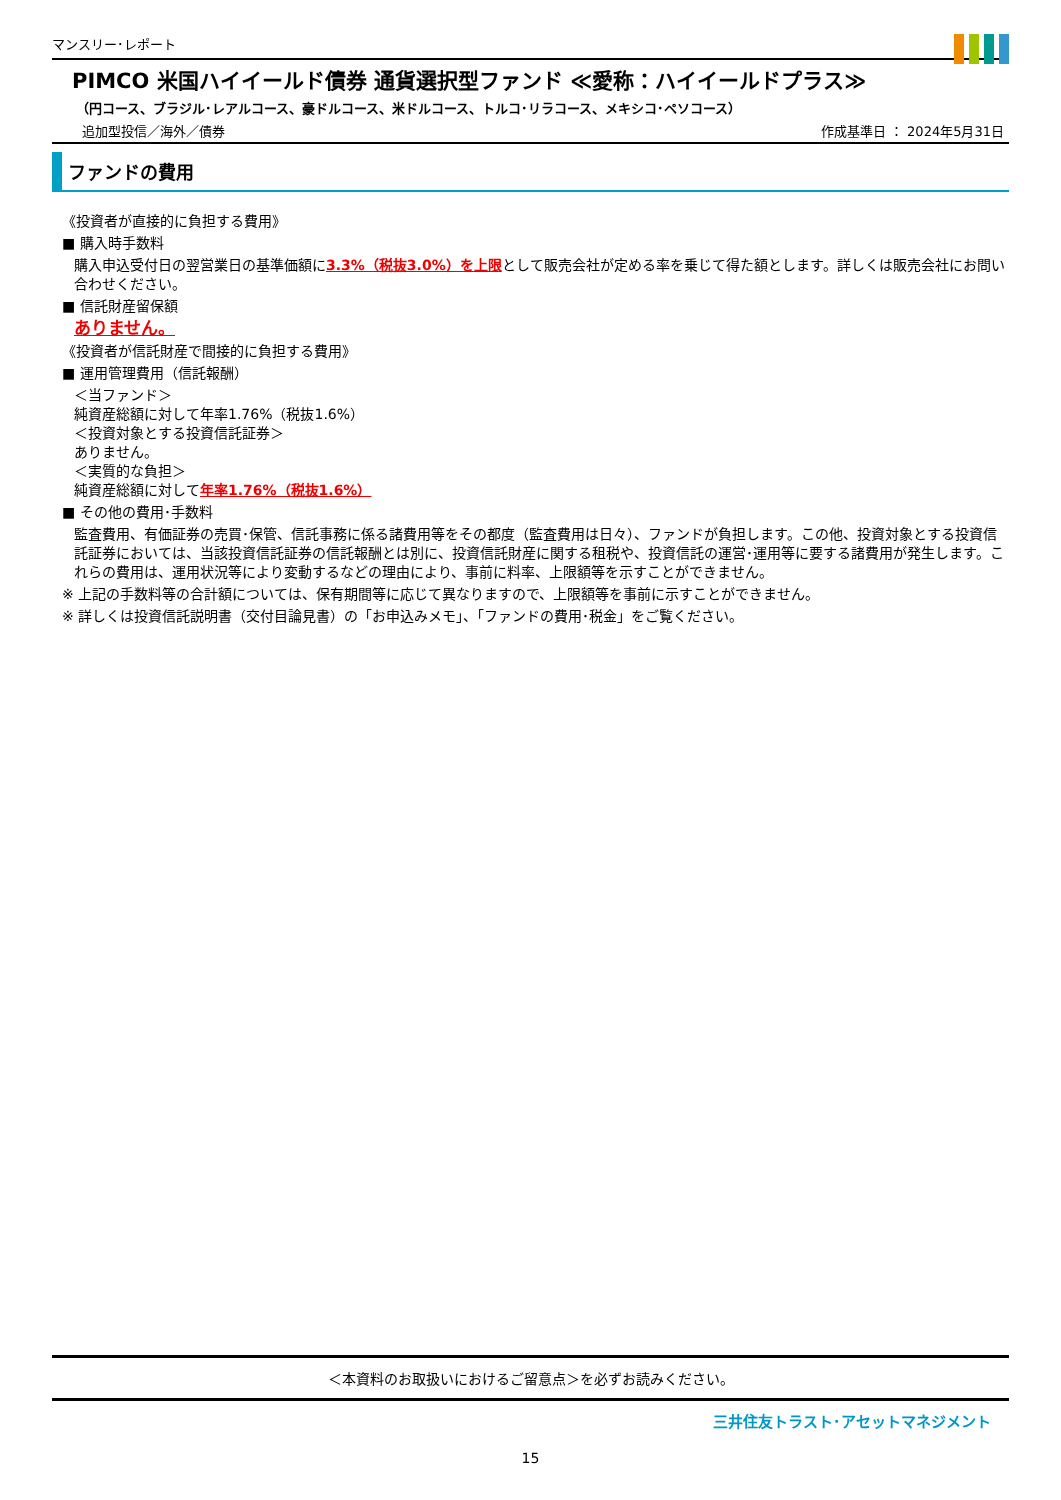マンスリー･レポート
PIMCO 米国ハイイールド債券 通貨選択型ファンド ≪愛称：ハイイールドプラス≫
（円コース、ブラジル･レアルコース、豪ドルコース、米ドルコース、トルコ･リラコース、メキシコ･ペソコース）
追加型投信／海外／債券 作成基準日 ： 2024年5月31日
ファンドの費用
《投資者が直接的に負担する費用》
■ 購入時手数料
購入申込受付日の翌営業日の基準価額に3.3%（税抜3.0%）を上限として販売会社が定める率を乗じて得た額とします。詳しくは販売会社にお問い合わせください。
■ 信託財産留保額
ありません。
《投資者が信託財産で間接的に負担する費用》
■ 運用管理費用（信託報酬）
＜当ファンド＞
純資産総額に対して年率1.76%（税抜1.6%）
＜投資対象とする投資信託証券＞
ありません。
＜実質的な負担＞
純資産総額に対して年率1.76%（税抜1.6%）
■ その他の費用･手数料
監査費用、有価証券の売買･保管、信託事務に係る諸費用等をその都度（監査費用は日々）、ファンドが負担します。この他、投資対象とする投資信託証券においては、当該投資信託証券の信託報酬とは別に、投資信託財産に関する租税や、投資信託の運営･運用等に要する諸費用が発生します。これらの費用は、運用状況等により変動するなどの理由により、事前に料率、上限額等を示すことができません。
※ 上記の手数料等の合計額については、保有期間等に応じて異なりますので、上限額等を事前に示すことができません。
※ 詳しくは投資信託説明書（交付目論見書）の「お申込みメモ」、「ファンドの費用･税金」をご覧ください。
＜本資料のお取扱いにおけるご留意点＞を必ずお読みください。
三井住友トラスト･アセットマネジメント
15